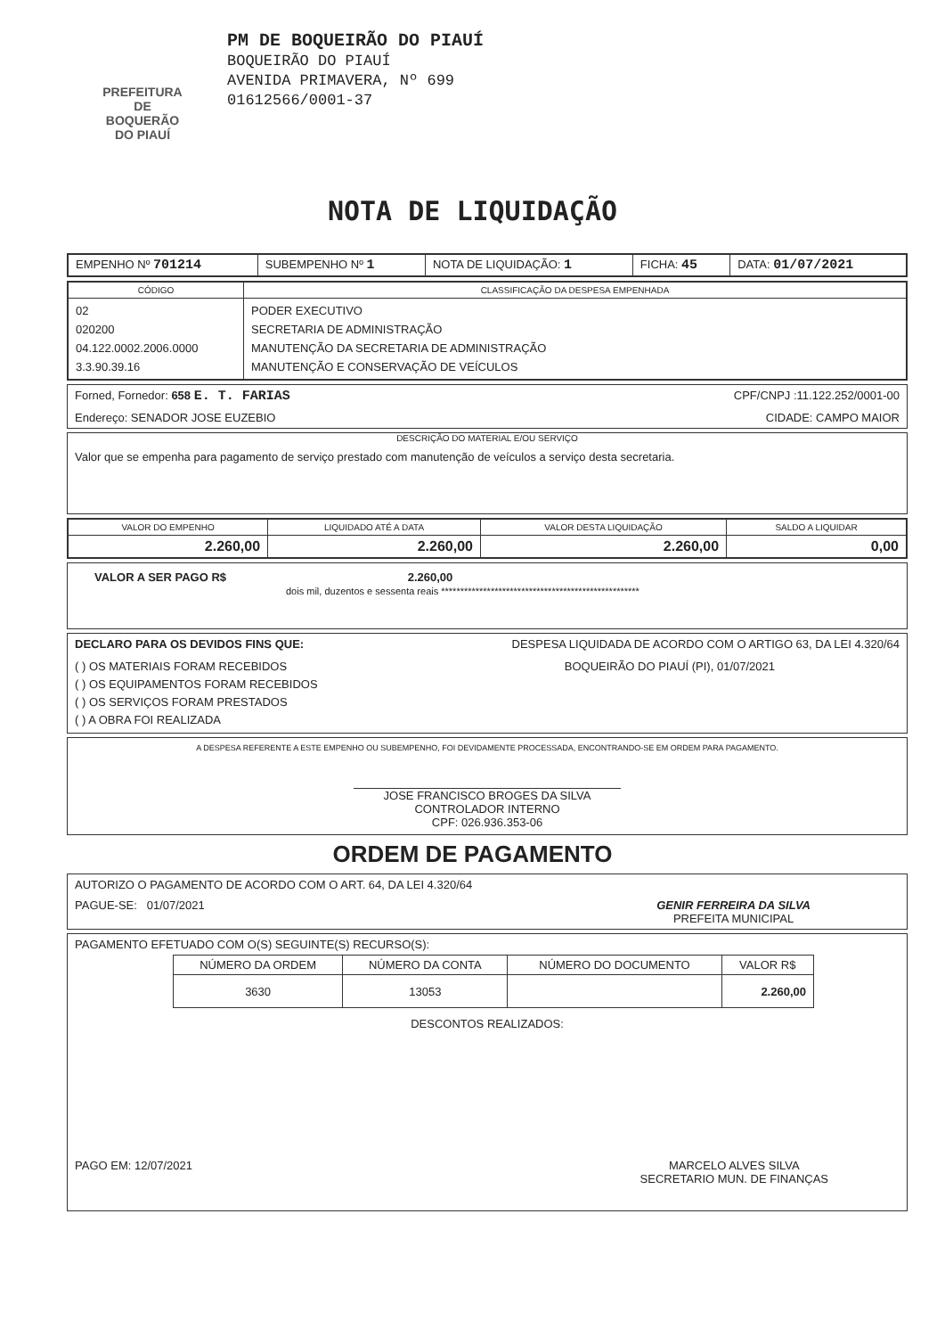PREFEITURA DE
BOQUERÃO
DO PIAUÍ
PM DE BOQUEIRÃO DO PIAUÍ
BOQUEIRÃO DO PIAUÍ
AVENIDA PRIMAVERA, Nº 699
01612566/0001-37
NOTA DE LIQUIDAÇÃO
| EMPENHO Nº 701214 | SUBEMPENHO Nº 1 | NOTA DE LIQUIDAÇÃO: 1 | FICHA: 45 | DATA: 01/07/2021 |
| CÓDIGO | CLASSIFICAÇÃO DA DESPESA EMPENHADA |
| --- | --- |
| 02 020200 04.122.0002.2006.0000 3.3.90.39.16 | PODER EXECUTIVO SECRETARIA DE ADMINISTRAÇÃO MANUTENÇÃO DA SECRETARIA DE ADMINISTRAÇÃO MANUTENÇÃO E CONSERVAÇÃO DE VEÍCULOS |
Forned, Fornedor: 658 E. T. FARIAS CPF/CNPJ :11.122.252/0001-00
Endereço: SENADOR JOSE EUZEBIO CIDADE: CAMPO MAIOR
DESCRIÇÃO DO MATERIAL E/OU SERVIÇO
Valor que se empenha para pagamento de serviço prestado com manutenção de veículos a serviço desta secretaria.
| VALOR DO EMPENHO | LIQUIDADO ATÉ A DATA | VALOR DESTA LIQUIDAÇÃO | SALDO A LIQUIDAR |
| --- | --- | --- | --- |
| 2.260,00 | 2.260,00 | 2.260,00 | 0,00 |
VALOR A SER PAGO R$ 2.260,00
dois mil, duzentos e sessenta reais ****************************************************
DECLARO PARA OS DEVIDOS FINS QUE: DESPESA LIQUIDADA DE ACORDO COM O ARTIGO 63, DA LEI 4.320/64
( ) OS MATERIAIS FORAM RECEBIDOS
( ) OS EQUIPAMENTOS FORAM RECEBIDOS
( ) OS SERVIÇOS FORAM PRESTADOS
( ) A OBRA FOI REALIZADA BOQUEIRÃO DO PIAUÍ (PI), 01/07/2021
A DESPESA REFERENTE A ESTE EMPENHO OU SUBEMPENHO, FOI DEVIDAMENTE PROCESSADA, ENCONTRANDO-SE EM ORDEM PARA PAGAMENTO.
JOSE FRANCISCO BROGES DA SILVA
CONTROLADOR INTERNO
CPF: 026.936.353-06
ORDEM DE PAGAMENTO
AUTORIZO O PAGAMENTO DE ACORDO COM O ART. 64, DA LEI 4.320/64
PAGUE-SE: 01/07/2021 GENIR FERREIRA DA SILVA
PREFEITA MUNICIPAL
PAGAMENTO EFETUADO COM O(S) SEGUINTE(S) RECURSO(S):
| NÚMERO DA ORDEM | NÚMERO DA CONTA | NÚMERO DO DOCUMENTO | VALOR R$ |
| --- | --- | --- | --- |
| 3630 | 13053 | | 2.260,00 |
DESCONTOS REALIZADOS:
PAGO EM: 12/07/2021 MARCELO ALVES SILVA
SECRETARIO MUN. DE FINANÇAS